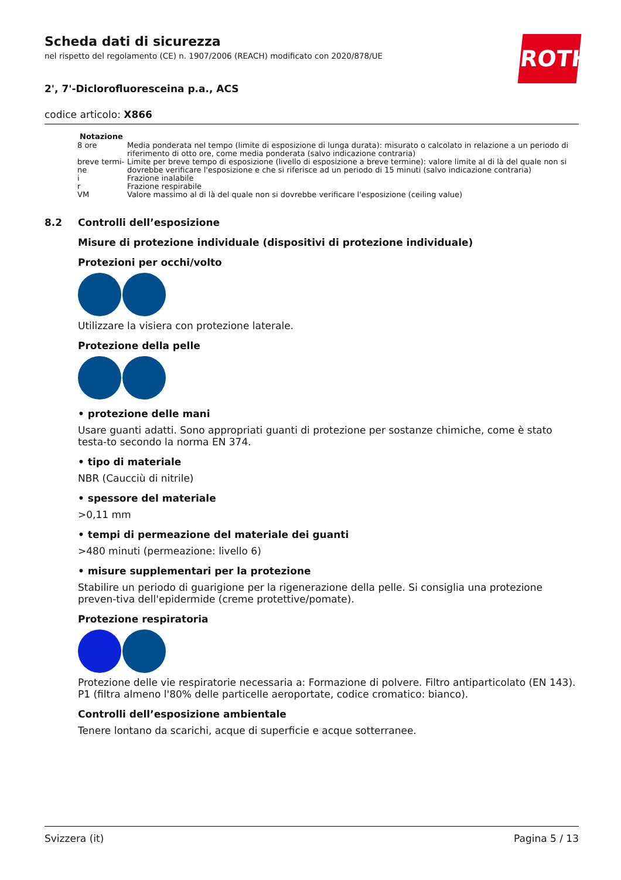ROTH
Scheda dati di sicurezza
nel rispetto del regolamento (CE) n. 1907/2006 (REACH) modificato con 2020/878/UE
2', 7'-Diclorofluoresceina p.a., ACS
codice articolo: X866
| Notazione | |
| --- | --- |
| 8 ore | Media ponderata nel tempo (limite di esposizione di lunga durata): misurato o calcolato in relazione a un periodo di riferimento di otto ore, come media ponderata (salvo indicazione contraria) |
| breve termi-ne | Limite per breve tempo di esposizione (livello di esposizione a breve termine): valore limite al di là del quale non si dovrebbe verificare l'esposizione e che si riferisce ad un periodo di 15 minuti (salvo indicazione contraria) |
| i | Frazione inalabile |
| r | Frazione respirabile |
| VM | Valore massimo al di là del quale non si dovrebbe verificare l'esposizione (ceiling value) |
8.2 Controlli dell’esposizione
Misure di protezione individuale (dispositivi di protezione individuale)
Protezioni per occhi/volto
Utilizzare la visiera con protezione laterale.
Protezione della pelle
• protezione delle mani
Usare guanti adatti. Sono appropriati guanti di protezione per sostanze chimiche, come è stato testa-to secondo la norma EN 374.
• tipo di materiale
NBR (Caucciù di nitrile)
• spessore del materiale
>0,11 mm
• tempi di permeazione del materiale dei guanti
>480 minuti (permeazione: livello 6)
• misure supplementari per la protezione
Stabilire un periodo di guarigione per la rigenerazione della pelle. Si consiglia una protezione preven-tiva dell'epidermide (creme protettive/pomate).
Protezione respiratoria
Protezione delle vie respiratorie necessaria a: Formazione di polvere. Filtro antiparticolato (EN 143). P1 (filtra almeno l'80% delle particelle aeroportate, codice cromatico: bianco).
Controlli dell’esposizione ambientale
Tenere lontano da scarichi, acque di superficie e acque sotterranee.
Svizzera (it) Pagina 5 / 13